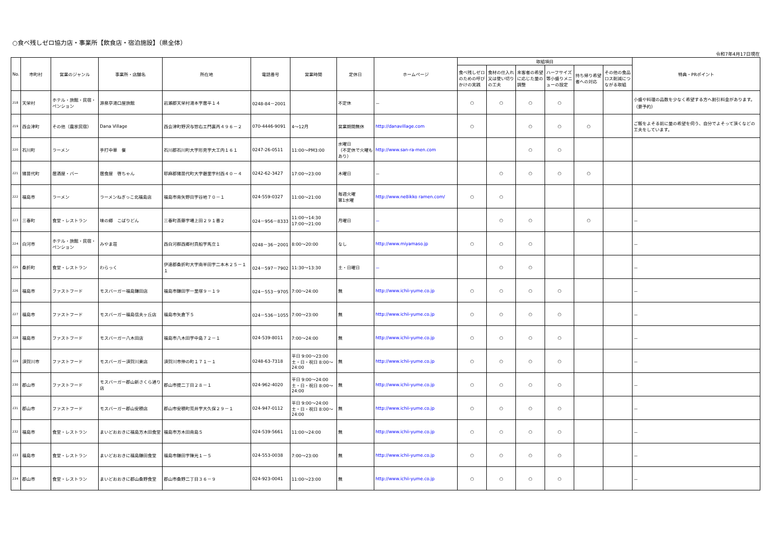○食べ残しゼロ協力店・事業所【飲食店・宿泊施設】（県全体）
令和7年4月17日現在
| No. | 市町村 | 営業のジャンル | 事業所・店舗名 | 所在地 | 電話番号 | 営業時間 | 定休日 | ホームページ | 取組項目 | | | | | | 特典・PRポイント |
| --- | --- | --- | --- | --- | --- | --- | --- | --- | --- | --- | --- | --- | --- | --- | --- |
| | | | | | | | | | 食べ残しゼロのための呼びかけの実践 | 食材の仕入れ又は使い切りの工夫 | 来客者の希望に応じた量の調整 | ハーフサイズ等小盛りメニューの設定 | 持ち帰り希望者への対応 | その他の食品ロス削減につながる取組 | |
| 218 | 天栄村 | ホテル・旅館・民宿・ペンション | 源泉亭湯口屋旅館 | 岩瀬郡天栄村湯本字居平１４ | 0248-84－2001 | | 不定休 | － | ○ | ○ | ○ | ○ | | | 小盛や料理の品数を少なく希望する方へ割引料金があります。（要予約） |
| 219 | 西会津町 | その他（農家民宿） | Dana Village | 西会津町野沢与惣右エ門裏丙４９６－２ | 070-4446-9091 | 4～12月 | 営業期間無休 | http://danavillage.com | ○ | | ○ | ○ | ○ | | ご飯をよそる前に量の希望を伺う、自分でよそって頂くなどの工夫をしています。 |
| 220 | 石川町 | ラーメン | 手打中華 餐 | 石川郡石川町大字形見字大工内１６１ | 0247-26-0511 | 11:00～PM3:00 | 水曜日 （不定休で火曜もあり） | http://www.san-ra-men.com | | | ○ | ○ | | | |
| 221 | 猪苗代町 | 居酒屋・バー | 居食屋 啓ちゃん | 耶麻郡猪苗代町大字磐里字村西４０－４ | 0242-62-3427 | 17:00～23:00 | 木曜日 | － | | ○ | ○ | ○ | ○ | | |
| 222 | 福島市 | ラーメン | ラーメンねぎっこ北福島店 | 福島市南矢野目字谷地７０－１ | 024-559-0327 | 11:00～21:00 | 毎週火曜 第1水曜 | http://www.ne8ikko ramen.com/ | ○ | ○ | | | | | |
| 223 | 三春町 | 食堂・レストラン | 味の郷 こばりどん | 三春町斎藤字場上田２９１番２ | 024－956－8333 | 11:00～14:30 17:00～21:00 | 月曜日 | － | | ○ | ○ | | ○ | | － |
| 224 | 白河市 | ホテル・旅館・民宿・ペンション | みやま荘 | 西白河群西郷村真船字馬立１ | 0248－36－2001 | 8:00～20:00 | なし | http://www.miyamaso.jp | ○ | ○ | ○ | | | | － |
| 225 | 桑折町 | 食堂・レストラン | わらっく | 伊達郡桑折町大字南半田字二本木２５－１１ | 024－597－7902 | 11:30～13:30 | 土・日曜日 | － | | ○ | ○ | | | | － |
| 226 | 福島市 | ファストフード | モスバーガー福島鎌田店 | 福島市鎌田字一里塚９－１９ | 024－553－9705 | 7:00～24:00 | 無 | http://www.ichii-yume.co.jp | ○ | ○ | ○ | ○ | | | － |
| 227 | 福島市 | ファストフード | モスバーガー福島信夫ヶ丘店 | 福島市矢倉下５ | 024－536－1055 | 7:00～23:00 | 無 | http://www.ichii-yume.co.jp | ○ | ○ | ○ | ○ | | | － |
| 228 | 福島市 | ファストフード | モスバーガー八木田店 | 福島市八木田字中島７２－１ | 024-539-8011 | 7:00～24:00 | 無 | http://www.ichii-yume.co.jp | ○ | ○ | ○ | ○ | | | － |
| 229 | 須賀川市 | ファストフード | モスバーガー須賀川東店 | 須賀川市仲の町１７１－１ | 0248-63-7318 | 平日 9:00～23:00 土・日・祝日 8:00～24:00 | 無 | http://www.ichii-yume.co.jp | ○ | ○ | ○ | ○ | | | － |
| 230 | 郡山市 | ファストフード | モスバーガー郡山新さくら通り店 | 郡山市提二丁目２８－１ | 024-962-4020 | 平日 9:00～24:00 土・日・祝日 8:00～24:00 | 無 | http://www.ichii-yume.co.jp | ○ | ○ | ○ | ○ | | | － |
| 231 | 郡山市 | ファストフード | モスバーガー郡山安積店 | 郡山市安積町荒井字大久保２９－１ | 024-947-0112 | 平日 9:00～24:00 土・日・祝日 8:00～24:00 | 無 | http://www.ichii-yume.co.jp | ○ | ○ | ○ | ○ | | | － |
| 232 | 福島市 | 食堂・レストラン | まいどおおきに福島方木田食堂 | 福島市方木田南島５ | 024-539-5661 | 11:00～24:00 | 無 | http://www.ichii-yume.co.jp | ○ | ○ | ○ | ○ | | | － |
| 233 | 福島市 | 食堂・レストラン | まいどおおきに福島鎌田食堂 | 福島市鎌田字陳光１－５ | 024-553-0038 | 7:00～23:00 | 無 | http://www.ichii-yume.co.jp | ○ | ○ | ○ | ○ | | | － |
| 234 | 郡山市 | 食堂・レストラン | まいどおおきに郡山桑野食堂 | 郡山市桑野二丁目３６－９ | 024-923-0041 | 11:00～23:00 | 無 | http://www.ichii-yume.co.jp | ○ | ○ | ○ | ○ | | | － |